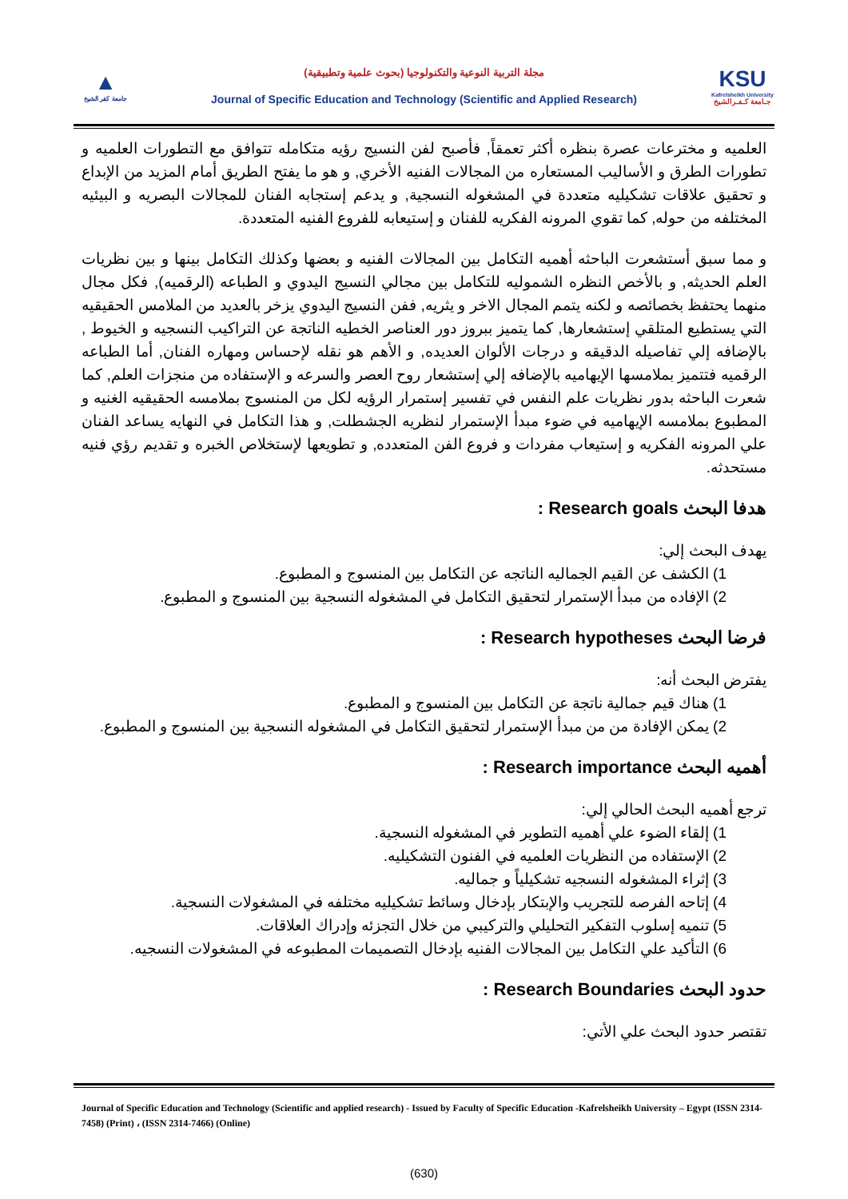▲
جامعة كفر الشيخ
مجلة التربية النوعية والتكنولوجيا (بحوث علمية وتطبيقية)
Journal of Specific Education and Technology (Scientific and Applied Research)
KSU
Kafrelsheikh University
جـامعة كـفـرالشيخ
العلميه و مخترعات عصرة بنظره أكثر تعمقاً, فأصبح لفن النسيج رؤيه متكامله تتوافق مع التطورات العلميه و تطورات الطرق و الأساليب المستعاره من المجالات الفنيه الأخري, و هو ما يفتح الطريق أمام المزيد من الإبداع و تحقيق علاقات تشكيليه متعددة في المشغوله النسجية, و يدعم إستجابه الفنان للمجالات البصريه و البيئيه المختلفه من حوله, كما تقوي المرونه الفكريه للفنان و إستيعابه للفروع الفنيه المتعددة.
و مما سبق أستشعرت الباحثه أهميه التكامل بين المجالات الفنيه و بعضها وكذلك التكامل بينها و بين نظريات العلم الحديثه, و بالأخص النظره الشموليه للتكامل بين مجالي النسيج اليدوي و الطباعه (الرقميه), فكل مجال منهما يحتفظ بخصائصه و لكنه يتمم المجال الاخر و يثريه, ففن النسيج اليدوي يزخر بالعديد من الملامس الحقيقيه التي يستطيع المتلقي إستشعارها, كما يتميز ببروز دور العناصر الخطيه الناتجة عن التراكيب النسجيه و الخيوط , بالإضافه إلي تفاصيله الدقيقه و درجات الألوان العديده, و الأهم هو نقله لإحساس ومهاره الفنان, أما الطباعه الرقميه فتتميز بملامسها الإيهاميه بالإضافه إلي إستشعار روح العصر والسرعه و الإستفاده من منجزات العلم, كما شعرت الباحثه بدور نظريات علم النفس في تفسير إستمرار الرؤيه لكل من المنسوج بملامسه الحقيقيه الغنيه و المطبوع بملامسه الإيهاميه في ضوء مبدأ الإستمرار لنظريه الجشطلت, و هذا التكامل في النهايه يساعد الفنان علي المرونه الفكريه و إستيعاب مفردات و فروع الفن المتعدده, و تطويعها لإستخلاص الخبره و تقديم رؤي فنيه مستحدثه.
هدفا البحث Research goals :
يهدف البحث إلي:
1) الكشف عن القيم الجماليه الناتجه عن التكامل بين المنسوج و المطبوع.
2) الإفاده من مبدأ الإستمرار لتحقيق التكامل في المشغوله النسجية بين المنسوج و المطبوع.
فرضا البحث Research hypotheses :
يفترض البحث أنه:
1) هناك قيم جمالية ناتجة عن التكامل بين المنسوج و المطبوع.
2) يمكن الإفادة من من مبدأ الإستمرار لتحقيق التكامل في المشغوله النسجية بين المنسوج و المطبوع.
أهميه البحث Research importance :
ترجع أهميه البحث الحالي إلي:
1) إلقاء الضوء علي أهميه التطوير في المشغوله النسجية.
2) الإستفاده من النظريات العلميه في الفنون التشكيليه.
3) إثراء المشغوله النسجيه تشكيلياً و جماليه.
4) إتاحه الفرصه للتجريب والإبتكار بإدخال وسائط تشكيليه مختلفه في المشغولات النسجية.
5) تنميه إسلوب التفكير التحليلي والتركيبي من خلال التجزئه وإدراك العلاقات.
6) التأكيد علي التكامل بين المجالات الفنيه بإدخال التصميمات المطبوعه في المشغولات النسجيه.
حدود البحث Research Boundaries :
تقتصر حدود البحث علي الأتي:
Journal of Specific Education and Technology (Scientific and applied research) - Issued by Faculty of Specific Education -Kafrelsheikh University – Egypt (ISSN 2314-7458) (Print) ، (ISSN 2314-7466) (Online)
(630)